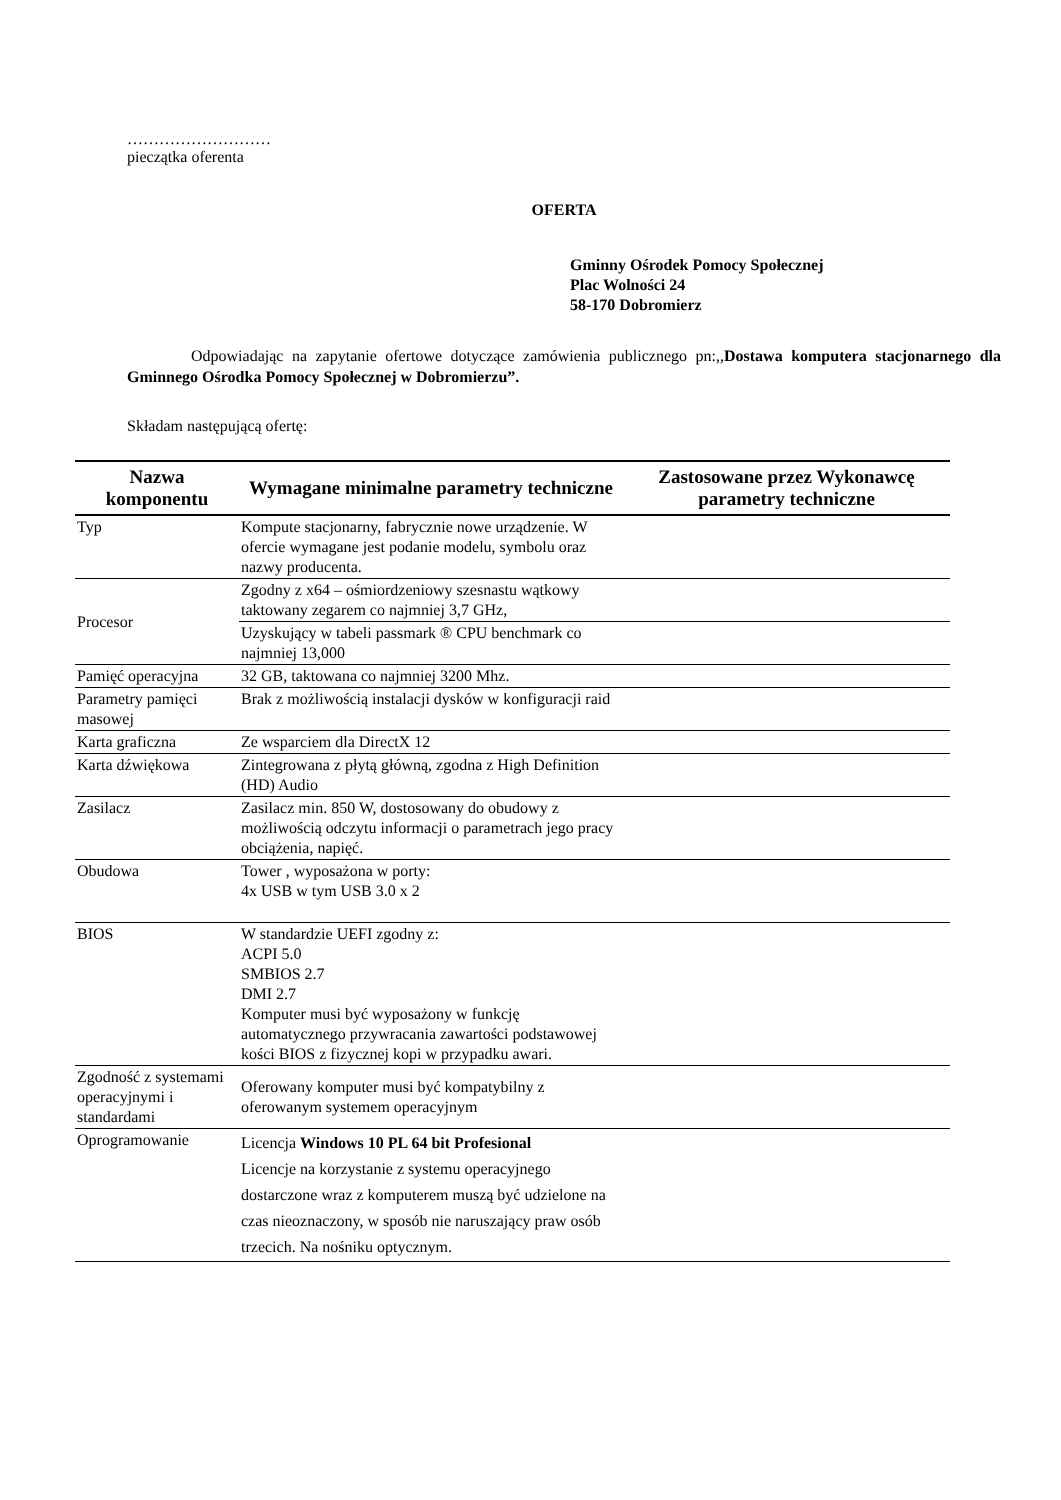………………………
pieczątka oferenta
OFERTA
Gminny Ośrodek Pomocy Społecznej
Plac Wolności 24
58-170 Dobromierz
Odpowiadając na zapytanie ofertowe dotyczące zamówienia publicznego pn:,,Dostawa komputera stacjonarnego dla Gminnego Ośrodka Pomocy Społecznej w Dobromierzu”.
Składam następującą ofertę:
| Nazwa komponentu | Wymagane minimalne parametry techniczne | Zastosowane przez Wykonawcę parametry techniczne |
| --- | --- | --- |
| Typ | Kompute stacjonarny, fabrycznie nowe urządzenie. W ofercie wymagane jest podanie modelu, symbolu oraz nazwy producenta. | |
| Procesor | Zgodny z x64 – ośmiordzeniowy szesnastu wątkowy taktowany zegarem co najmniej 3,7 GHz, | |
| | Uzyskujący w tabeli passmark ® CPU benchmark co najmniej 13,000 | |
| Pamięć operacyjna | 32 GB, taktowana co najmniej 3200 Mhz. | |
| Parametry pamięci masowej | Brak z możliwością instalacji dysków w konfiguracji raid | |
| Karta graficzna | Ze wsparciem dla DirectX 12 | |
| Karta dźwiękowa | Zintegrowana z płytą główną, zgodna z High Definition (HD) Audio | |
| Zasilacz | Zasilacz min. 850 W, dostosowany do obudowy z możliwością odczytu informacji o parametrach jego pracy obciążenia, napięć. | |
| Obudowa | Tower , wyposażona w porty: 4x USB w tym USB 3.0 x 2 | |
| BIOS | W standardzie UEFI zgodny z: ACPI 5.0 SMBIOS 2.7 DMI 2.7 Komputer musi być wyposażony w funkcję automatycznego przywracania zawartości podstawowej kości BIOS z fizycznej kopi w przypadku awari. | |
| Zgodność z systemami operacyjnymi i standardami | Oferowany komputer musi być kompatybilny z oferowanym systemem operacyjnym | |
| Oprogramowanie | Licencja Windows 10 PL 64 bit Profesional Licencje na korzystanie z systemu operacyjnego dostarczone wraz z komputerem muszą być udzielone na czas nieoznaczony, w sposób nie naruszający praw osób trzecich. Na nośniku optycznym. | |